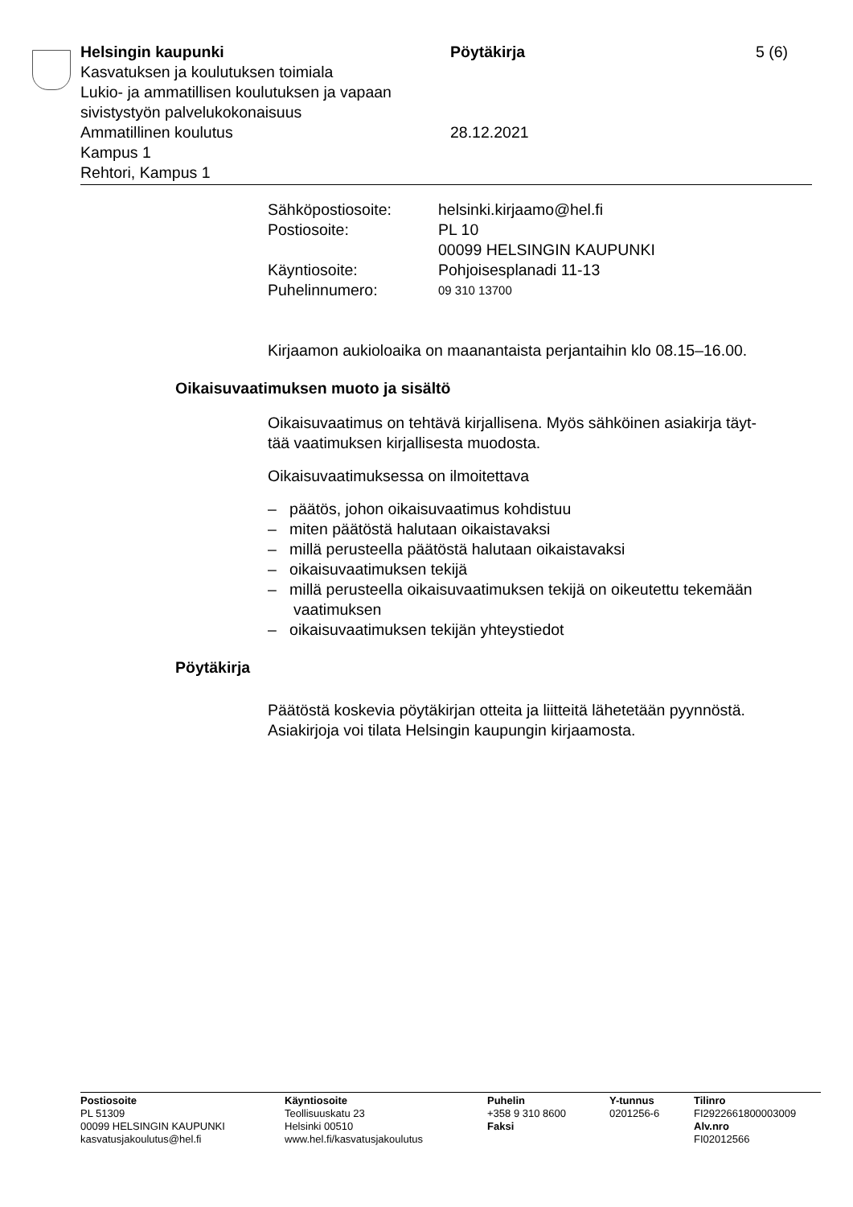Helsingin kaupunki Pöytäkirja 5 (6)
Kasvatuksen ja koulutuksen toimiala
Lukio- ja ammatillisen koulutuksen ja vapaan
sivistystyön palvelukokonaisuus
Ammatillinen koulutus 28.12.2021
Kampus 1
Rehtori, Kampus 1
Sähköpostiosoite:
helsinki.kirjaamo@hel.fi
Postiosoite:
PL 10
00099 HELSINGIN KAUPUNKI
Käyntiosoite:
Pohjoisesplanadi 11-13
Puhelinnumero:
09 310 13700
Kirjaamon aukioloaika on maanantaista perjantaihin klo 08.15–16.00.
Oikaisuvaatimuksen muoto ja sisältö
Oikaisuvaatimus on tehtävä kirjallisena. Myös sähköinen asiakirja täyt-
tää vaatimuksen kirjallisesta muodosta.
Oikaisuvaatimuksessa on ilmoitettava
– päätös, johon oikaisuvaatimus kohdistuu
– miten päätöstä halutaan oikaistavaksi
– millä perusteella päätöstä halutaan oikaistavaksi
– oikaisuvaatimuksen tekijä
– millä perusteella oikaisuvaatimuksen tekijä on oikeutettu tekemään vaatimuksen
– oikaisuvaatimuksen tekijän yhteystiedot
Pöytäkirja
Päätöstä koskevia pöytäkirjan otteita ja liitteitä lähetetään pyynnöstä.
Asiakirjoja voi tilata Helsingin kaupungin kirjaamosta.
Postiosoite
PL 51309
00099 HELSINGIN KAUPUNKI
kasvatusjakoulutus@hel.fi
Käyntiosoite
Teollisuuskatu 23
Helsinki 00510
www.hel.fi/kasvatusjakoulutus
Puhelin
+358 9 310 8600
Faksi
Y-tunnus
0201256-6
Tilinro
FI2922661800003009
Alv.nro
FI02012566